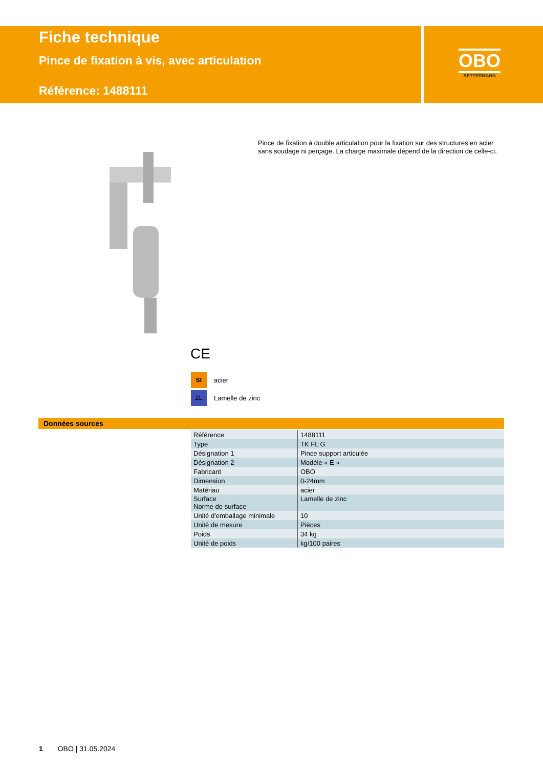Fiche technique
Pince de fixation à vis, avec articulation
Référence: 1488111
OBO
BETTERMANN
Pince de fixation à double articulation pour la fixation sur des structures en acier sans soudage ni perçage. La charge maximale dépend de la direction de celle-ci.
CE
St acier
ZL Lamelle de zinc
Données sources
| Référence | 1488111 |
| Type | TK FL G |
| Désignation 1 | Pince support articulée |
| Désignation 2 | Modèle « E » |
| Fabricant | OBO |
| Dimension | 0-24mm |
| Matériau | acier |
| Surface Norme de surface | Lamelle de zinc |
| Unité d'emballage minimale | 10 |
| Unité de mesure | Pièces |
| Poids | 34 kg |
| Unité de poids | kg/100 paires |
1 OBO | 31.05.2024